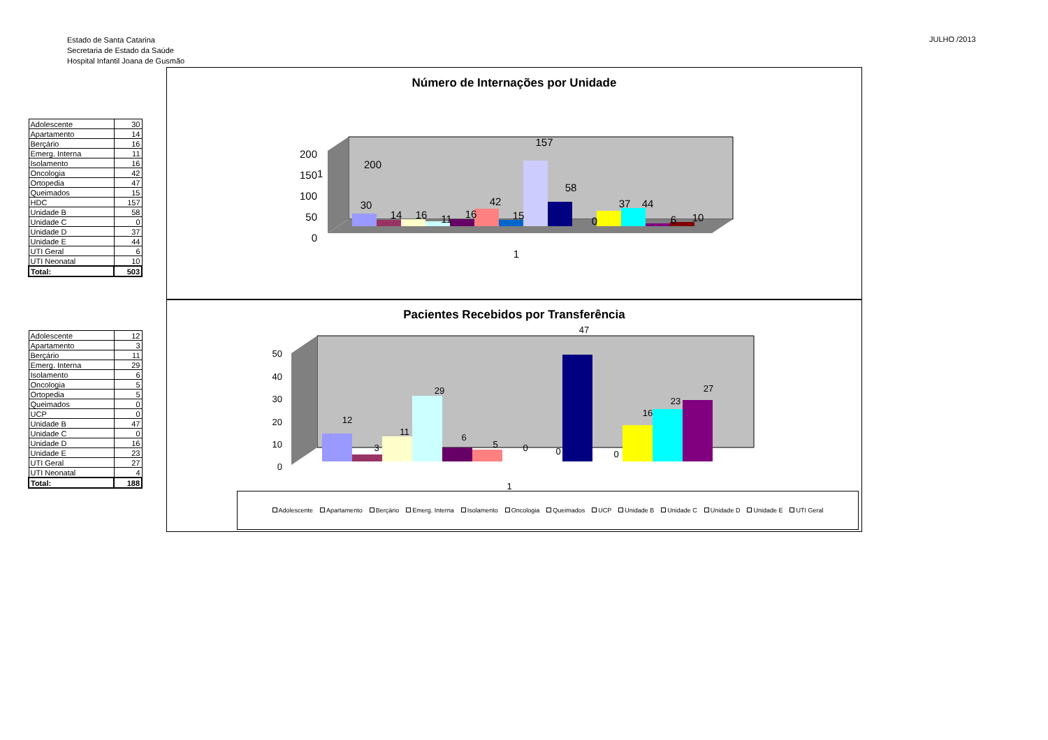Estado de Santa Catarina
Secretaria de Estado da Saúde
Hospital Infantil Joana de Gusmão
JULHO /2013
| Adolescente | 30 |
| Apartamento | 14 |
| Berçário | 16 |
| Emerg. Interna | 11 |
| Isolamento | 16 |
| Oncologia | 42 |
| Ortopedia | 47 |
| Queimados | 15 |
| HDC | 157 |
| Unidade B | 58 |
| Unidade C | 0 |
| Unidade D | 37 |
| Unidade E | 44 |
| UTI Geral | 6 |
| UTI Neonatal | 10 |
| Total: | 503 |
| Adolescente | 12 |
| Apartamento | 3 |
| Berçário | 11 |
| Emerg. Interna | 29 |
| Isolamento | 6 |
| Oncologia | 5 |
| Ortopedia | 5 |
| Queimados | 0 |
| UCP | 0 |
| Unidade B | 47 |
| Unidade C | 0 |
| Unidade D | 16 |
| Unidade E | 23 |
| UTI Geral | 27 |
| UTI Neonatal | 4 |
| Total: | 188 |
Número de Internações por Unidade
1
200
200
150
100
50
0
30
14
16
11
16
42
15
157
58
0
37
44
6
10
1
Pacientes Recebidos por Transferência
50
40
30
20
10
0
12
3
11
29
6
5
0
0
47
0
16
23
27
1
Adolescente Apartamento Berçário Emerg. Interna Isolamento Oncologia Queimados UCP Unidade B Unidade C Unidade D Unidade E UTI Geral